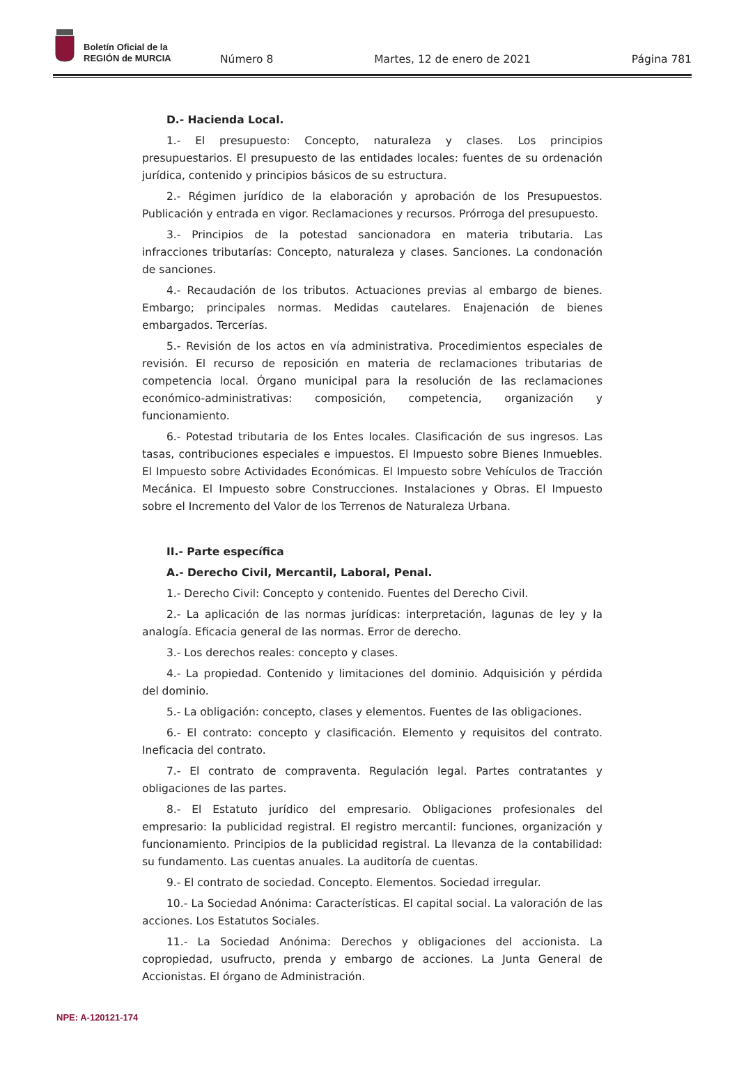Boletín Oficial de la
REGIÓN de MURCIA
Número 8 Martes, 12 de enero de 2021 Página 781
D.- Hacienda Local.
1.- El presupuesto: Concepto, naturaleza y clases. Los principios presupuestarios. El presupuesto de las entidades locales: fuentes de su ordenación jurídica, contenido y principios básicos de su estructura.
2.- Régimen jurídico de la elaboración y aprobación de los Presupuestos. Publicación y entrada en vigor. Reclamaciones y recursos. Prórroga del presupuesto.
3.- Principios de la potestad sancionadora en materia tributaria. Las infracciones tributarías: Concepto, naturaleza y clases. Sanciones. La condonación de sanciones.
4.- Recaudación de los tributos. Actuaciones previas al embargo de bienes. Embargo; principales normas. Medidas cautelares. Enajenación de bienes embargados. Tercerías.
5.- Revisión de los actos en vía administrativa. Procedimientos especiales de revisión. El recurso de reposición en materia de reclamaciones tributarias de competencia local. Órgano municipal para la resolución de las reclamaciones económico-administrativas: composición, competencia, organización y funcionamiento.
6.- Potestad tributaria de los Entes locales. Clasificación de sus ingresos. Las tasas, contribuciones especiales e impuestos. El Impuesto sobre Bienes Inmuebles. El Impuesto sobre Actividades Económicas. El Impuesto sobre Vehículos de Tracción Mecánica. El Impuesto sobre Construcciones. Instalaciones y Obras. El Impuesto sobre el Incremento del Valor de los Terrenos de Naturaleza Urbana.
II.- Parte específica
A.- Derecho Civil, Mercantil, Laboral, Penal.
1.- Derecho Civil: Concepto y contenido. Fuentes del Derecho Civil.
2.- La aplicación de las normas jurídicas: interpretación, lagunas de ley y la analogía. Eficacia general de las normas. Error de derecho.
3.- Los derechos reales: concepto y clases.
4.- La propiedad. Contenido y limitaciones del dominio. Adquisición y pérdida del dominio.
5.- La obligación: concepto, clases y elementos. Fuentes de las obligaciones.
6.- El contrato: concepto y clasificación. Elemento y requisitos del contrato. Ineficacia del contrato.
7.- El contrato de compraventa. Regulación legal. Partes contratantes y obligaciones de las partes.
8.- El Estatuto jurídico del empresario. Obligaciones profesionales del empresario: la publicidad registral. El registro mercantil: funciones, organización y funcionamiento. Principios de la publicidad registral. La llevanza de la contabilidad: su fundamento. Las cuentas anuales. La auditoría de cuentas.
9.- El contrato de sociedad. Concepto. Elementos. Sociedad irregular.
10.- La Sociedad Anónima: Características. El capital social. La valoración de las acciones. Los Estatutos Sociales.
11.- La Sociedad Anónima: Derechos y obligaciones del accionista. La copropiedad, usufructo, prenda y embargo de acciones. La Junta General de Accionistas. El órgano de Administración.
NPE: A-120121-174